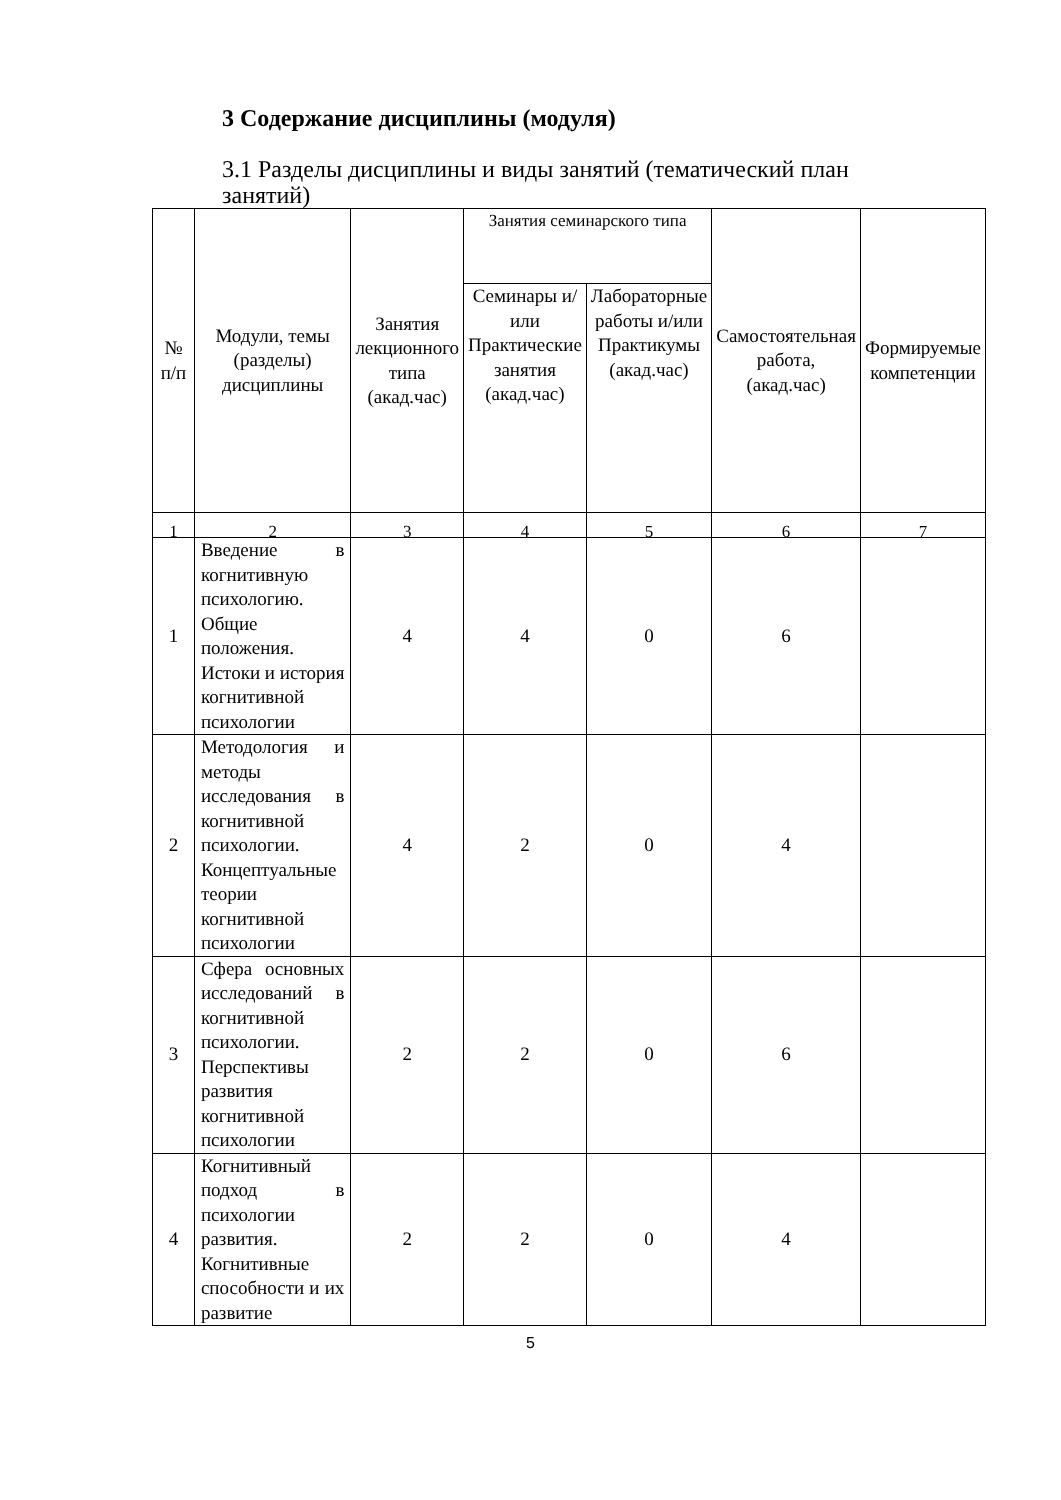3 Содержание дисциплины (модуля)
3.1 Разделы дисциплины и виды занятий (тематический план занятий)
| № п/п | Модули, темы (разделы) дисциплины | Занятия лекционного типа (акад.час) | Занятия семинарского типа | | Самостоятельная работа, (акад.час) | Формируемые компетенции |
| --- | --- | --- | --- | --- | --- | --- |
| | | | Семинары и/или Практические занятия (акад.час) | Лабораторные работы и/или Практикумы (акад.час) | | |
| 1 | 2 | 3 | 4 | 5 | 6 | 7 |
| 1 | Введение в когнитивную психологию. Общие положения. Истоки и история когнитивной психологии | 4 | 4 | 0 | 6 | |
| 2 | Методология и методы исследования в когнитивной психологии. Концептуальные теории когнитивной психологии | 4 | 2 | 0 | 4 | |
| 3 | Сфера основных исследований в когнитивной психологии. Перспективы развития когнитивной психологии | 2 | 2 | 0 | 6 | |
| 4 | Когнитивный подход в психологии развития. Когнитивные способности и их развитие | 2 | 2 | 0 | 4 | |
5